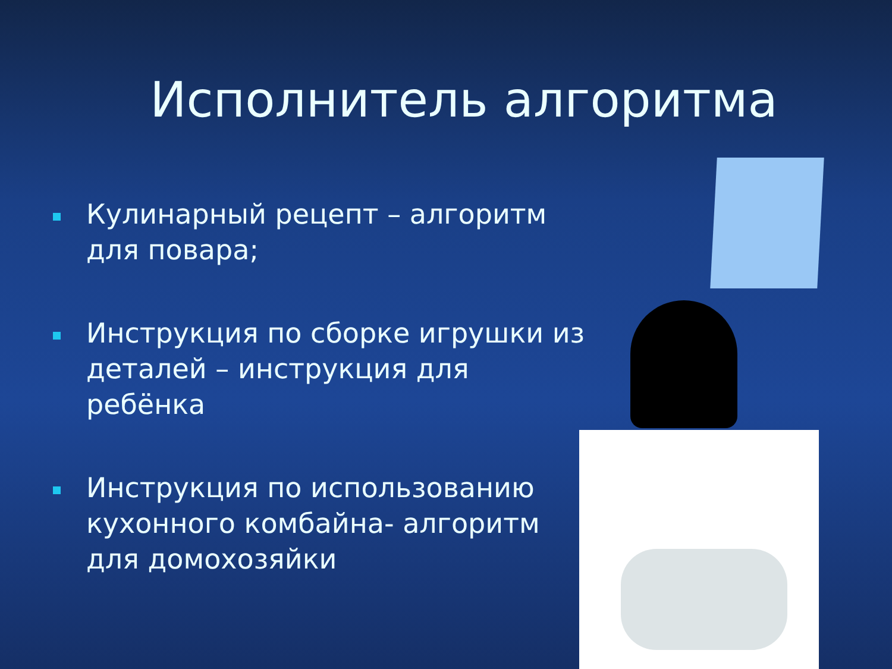Исполнитель алгоритма
Кулинарный рецепт – алгоритм для повара;
Инструкция по сборке игрушки из деталей – инструкция для ребёнка
Инструкция по использованию кухонного комбайна- алгоритм для домохозяйки